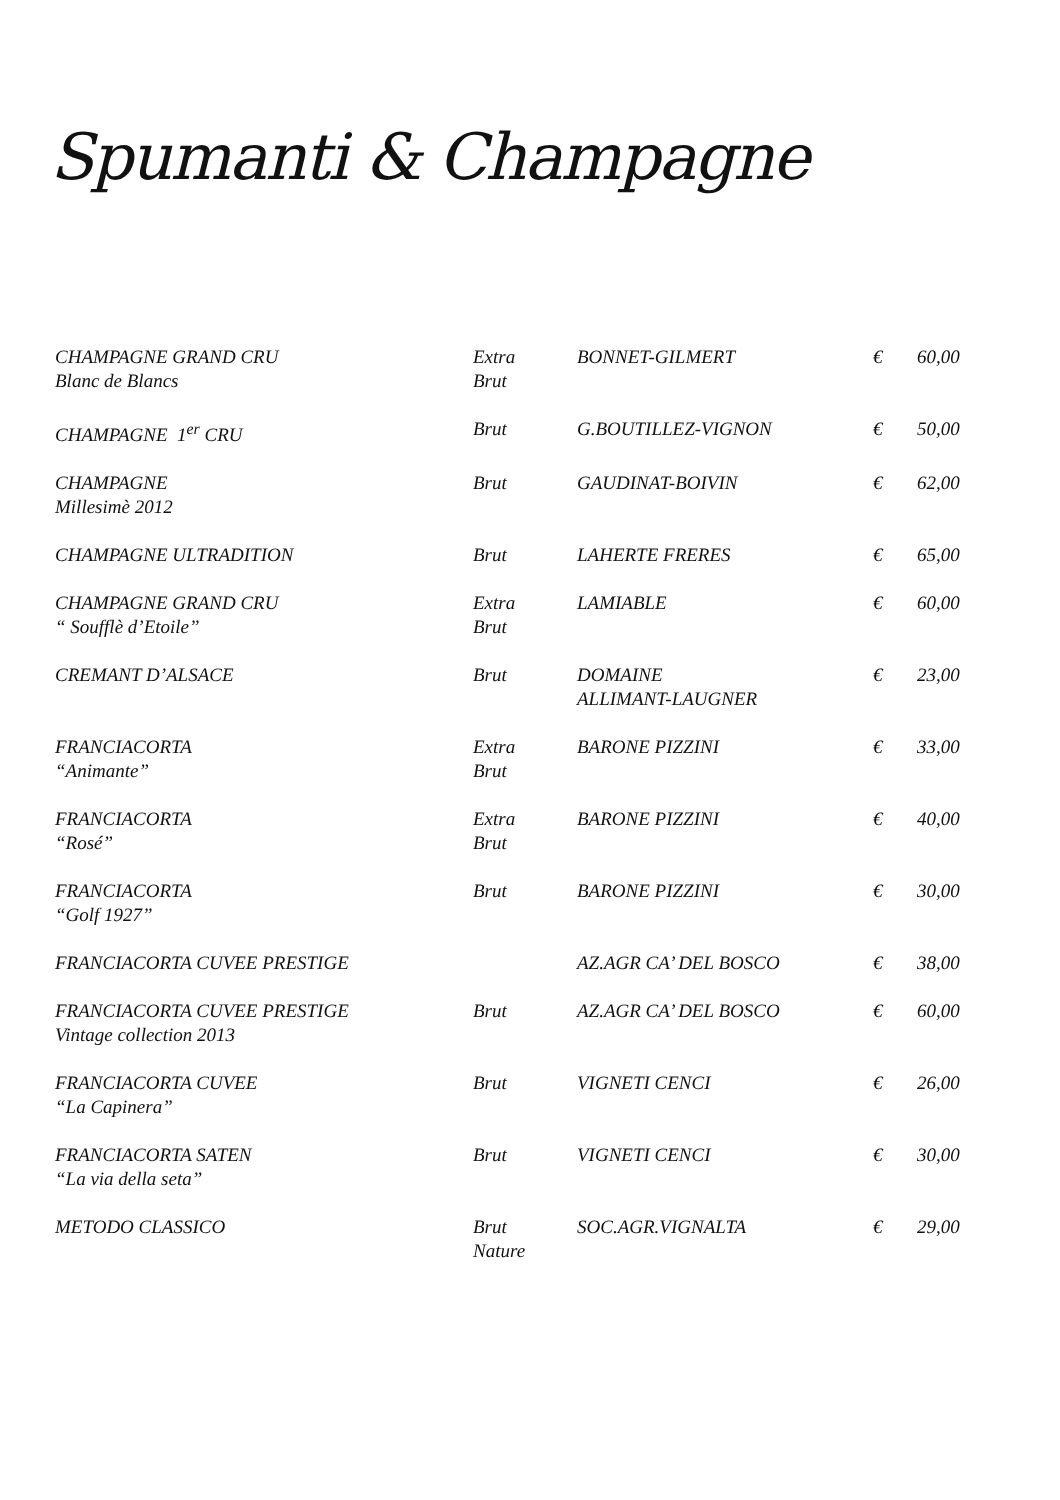Spumanti & Champagne
| CHAMPAGNE GRAND CRU Blanc de Blancs | Extra Brut | BONNET-GILMERT | € | 60,00 |
| CHAMPAGNE 1<sup>er</sup> CRU | Brut | G.BOUTILLEZ-VIGNON | € | 50,00 |
| CHAMPAGNE Millesimè 2012 | Brut | GAUDINAT-BOIVIN | € | 62,00 |
| CHAMPAGNE ULTRADITION | Brut | LAHERTE FRERES | € | 65,00 |
| CHAMPAGNE GRAND CRU “ Soufflè d’Etoile” | Extra Brut | LAMIABLE | € | 60,00 |
| CREMANT D’ALSACE | Brut | DOMAINE ALLIMANT-LAUGNER | € | 23,00 |
| FRANCIACORTA “Animante” | Extra Brut | BARONE PIZZINI | € | 33,00 |
| FRANCIACORTA “Rosé” | Extra Brut | BARONE PIZZINI | € | 40,00 |
| FRANCIACORTA “Golf 1927” | Brut | BARONE PIZZINI | € | 30,00 |
| FRANCIACORTA CUVEE PRESTIGE | | AZ.AGR CA’ DEL BOSCO | € | 38,00 |
| FRANCIACORTA CUVEE PRESTIGE Vintage collection 2013 | Brut | AZ.AGR CA’ DEL BOSCO | € | 60,00 |
| FRANCIACORTA CUVEE “La Capinera” | Brut | VIGNETI CENCI | € | 26,00 |
| FRANCIACORTA SATEN “La via della seta” | Brut | VIGNETI CENCI | € | 30,00 |
| METODO CLASSICO | Brut Nature | SOC.AGR.VIGNALTA | € | 29,00 |